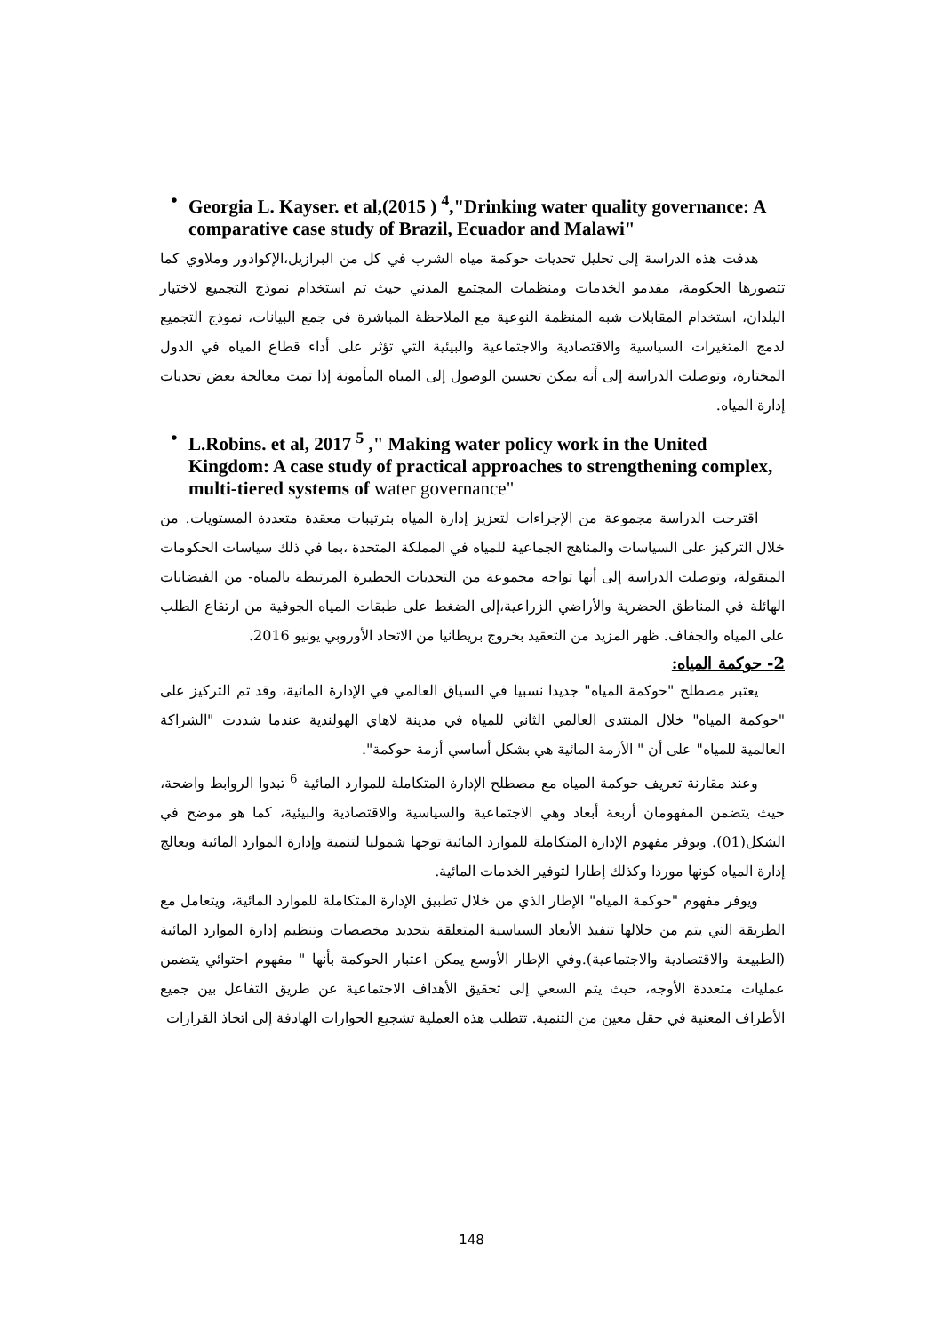• Georgia L. Kayser. et al,(2015 ) <sup>4</sup>,"Drinking water quality governance: A comparative case study of Brazil, Ecuador and Malawi"
هدفت هذه الدراسة إلى تحليل تحديات حوكمة مياه الشرب في كل من البرازيل،الإكوادور وملاوي كما تتصورها الحكومة، مقدمو الخدمات ومنظمات المجتمع المدني حيث تم استخدام نموذج التجميع لاختيار البلدان، استخدام المقابلات شبه المنظمة النوعية مع الملاحظة المباشرة في جمع البيانات، نموذج التجميع لدمج المتغيرات السياسية والاقتصادية والاجتماعية والبيئية التي تؤثر على أداء قطاع المياه في الدول المختارة، وتوصلت الدراسة إلى أنه يمكن تحسين الوصول إلى المياه المأمونة إذا تمت معالجة بعض تحديات إدارة المياه.
• L.Robins. et al, 2017 <sup>5</sup> ," Making water policy work in the United Kingdom: A case study of practical approaches to strengthening complex, multi-tiered systems of water governance"
اقترحت الدراسة مجموعة من الإجراءات لتعزيز إدارة المياه بترتيبات معقدة متعددة المستويات. من خلال التركيز على السياسات والمناهج الجماعية للمياه في المملكة المتحدة ،بما في ذلك سياسات الحكومات المنقولة، وتوصلت الدراسة إلى أنها تواجه مجموعة من التحديات الخطيرة المرتبطة بالمياه- من الفيضانات الهائلة في المناطق الحضرية والأراضي الزراعية،إلى الضغط على طبقات المياه الجوفية من ارتفاع الطلب على المياه والجفاف. ظهر المزيد من التعقيد بخروج بريطانيا من الاتحاد الأوروبي يونيو 2016.
2- حوكمة المياه:
يعتبر مصطلح "حوكمة المياه" جديدا نسبيا في السياق العالمي في الإدارة المائية، وقد تم التركيز على "حوكمة المياه" خلال المنتدى العالمي الثاني للمياه في مدينة لاهاي الهولندية عندما شددت "الشراكة العالمية للمياه" على أن " الأزمة المائية هي بشكل أساسي أزمة حوكمة".
وعند مقارنة تعريف حوكمة المياه مع مصطلح الإدارة المتكاملة للموارد المائية <sup>6</sup> تبدوا الروابط واضحة، حيث يتضمن المفهومان أربعة أبعاد وهي الاجتماعية والسياسية والاقتصادية والبيئية، كما هو موضح في الشكل(01). ويوفر مفهوم الإدارة المتكاملة للموارد المائية توجها شموليا لتنمية وإدارة الموارد المائية ويعالج إدارة المياه كونها موردا وكذلك إطارا لتوفير الخدمات المائية.
ويوفر مفهوم "حوكمة المياه" الإطار الذي من خلال تطبيق الإدارة المتكاملة للموارد المائية، ويتعامل مع الطريقة التي يتم من خلالها تنفيذ الأبعاد السياسية المتعلقة بتحديد مخصصات وتنظيم إدارة الموارد المائية (الطبيعة والاقتصادية والاجتماعية).وفي الإطار الأوسع يمكن اعتبار الحوكمة بأنها " مفهوم احتوائي يتضمن عمليات متعددة الأوجه، حيث يتم السعي إلى تحقيق الأهداف الاجتماعية عن طريق التفاعل بين جميع الأطراف المعنية في حقل معين من التنمية. تتطلب هذه العملية تشجيع الحوارات الهادفة إلى اتخاذ القرارات
148